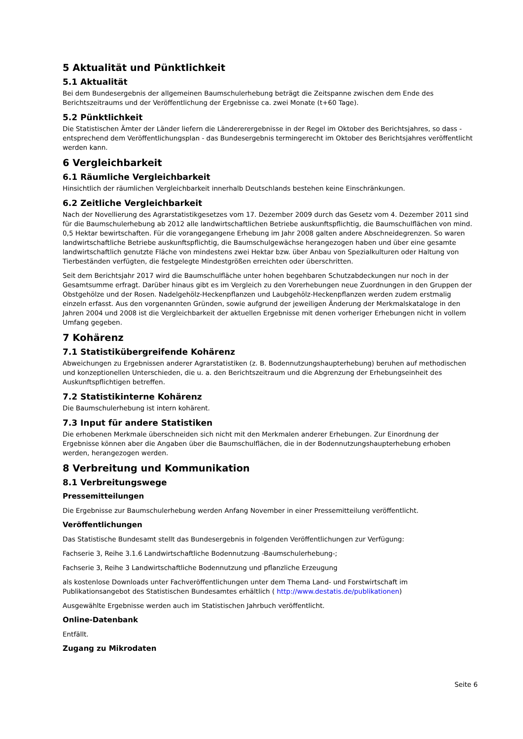5 Aktualität und Pünktlichkeit
5.1 Aktualität
Bei dem Bundesergebnis der allgemeinen Baumschulerhebung beträgt die Zeitspanne zwischen dem Ende des Berichtszeitraums und der Veröffentlichung der Ergebnisse ca. zwei Monate (t+60 Tage).
5.2 Pünktlichkeit
Die Statistischen Ämter der Länder liefern die Ländererergebnisse in der Regel im Oktober des Berichtsjahres, so dass - entsprechend dem Veröffentlichungsplan - das Bundesergebnis termingerecht im Oktober des Berichtsjahres veröffentlicht werden kann.
6 Vergleichbarkeit
6.1 Räumliche Vergleichbarkeit
Hinsichtlich der räumlichen Vergleichbarkeit innerhalb Deutschlands bestehen keine Einschränkungen.
6.2 Zeitliche Vergleichbarkeit
Nach der Novellierung des Agrarstatistikgesetzes vom 17. Dezember 2009 durch das Gesetz vom 4. Dezember 2011 sind für die Baumschulerhebung ab 2012 alle landwirtschaftlichen Betriebe auskunftspflichtig, die Baumschulflächen von mind. 0,5 Hektar bewirtschaften. Für die vorangegangene Erhebung im Jahr 2008 galten andere Abschneidegrenzen. So waren landwirtschaftliche Betriebe auskunftspflichtig, die Baumschulgewächse herangezogen haben und über eine gesamte landwirtschaftlich genutzte Fläche von mindestens zwei Hektar bzw. über Anbau von Spezialkulturen oder Haltung von Tierbeständen verfügten, die festgelegte Mindestgrößen erreichten oder überschritten.
Seit dem Berichtsjahr 2017 wird die Baumschulfläche unter hohen begehbaren Schutzabdeckungen nur noch in der Gesamtsumme erfragt. Darüber hinaus gibt es im Vergleich zu den Vorerhebungen neue Zuordnungen in den Gruppen der Obstgehölze und der Rosen. Nadelgehölz-Heckenpflanzen und Laubgehölz-Heckenpflanzen werden zudem erstmalig einzeln erfasst. Aus den vorgenannten Gründen, sowie aufgrund der jeweiligen Änderung der Merkmalskataloge in den Jahren 2004 und 2008 ist die Vergleichbarkeit der aktuellen Ergebnisse mit denen vorheriger Erhebungen nicht in vollem Umfang gegeben.
7 Kohärenz
7.1 Statistikübergreifende Kohärenz
Abweichungen zu Ergebnissen anderer Agrarstatistiken (z. B. Bodennutzungshaupterhebung) beruhen auf methodischen und konzeptionellen Unterschieden, die u. a. den Berichtszeitraum und die Abgrenzung der Erhebungseinheit des Auskunftspflichtigen betreffen.
7.2 Statistikinterne Kohärenz
Die Baumschulerhebung ist intern kohärent.
7.3 Input für andere Statistiken
Die erhobenen Merkmale überschneiden sich nicht mit den Merkmalen anderer Erhebungen. Zur Einordnung der Ergebnisse können aber die Angaben über die Baumschulflächen, die in der Bodennutzungshaupterhebung erhoben werden, herangezogen werden.
8 Verbreitung und Kommunikation
8.1 Verbreitungswege
Pressemitteilungen
Die Ergebnisse zur Baumschulerhebung werden Anfang November in einer Pressemitteilung veröffentlicht.
Veröffentlichungen
Das Statistische Bundesamt stellt das Bundesergebnis in folgenden Veröffentlichungen zur Verfügung:
Fachserie 3, Reihe 3.1.6 Landwirtschaftliche Bodennutzung -Baumschulerhebung-;
Fachserie 3, Reihe 3 Landwirtschaftliche Bodennutzung und pflanzliche Erzeugung
als kostenlose Downloads unter Fachveröffentlichungen unter dem Thema Land- und Forstwirtschaft im Publikationsangebot des Statistischen Bundesamtes erhältlich ( http://www.destatis.de/publikationen)
Ausgewählte Ergebnisse werden auch im Statistischen Jahrbuch veröffentlicht.
Online-Datenbank
Entfällt.
Zugang zu Mikrodaten
Seite 6